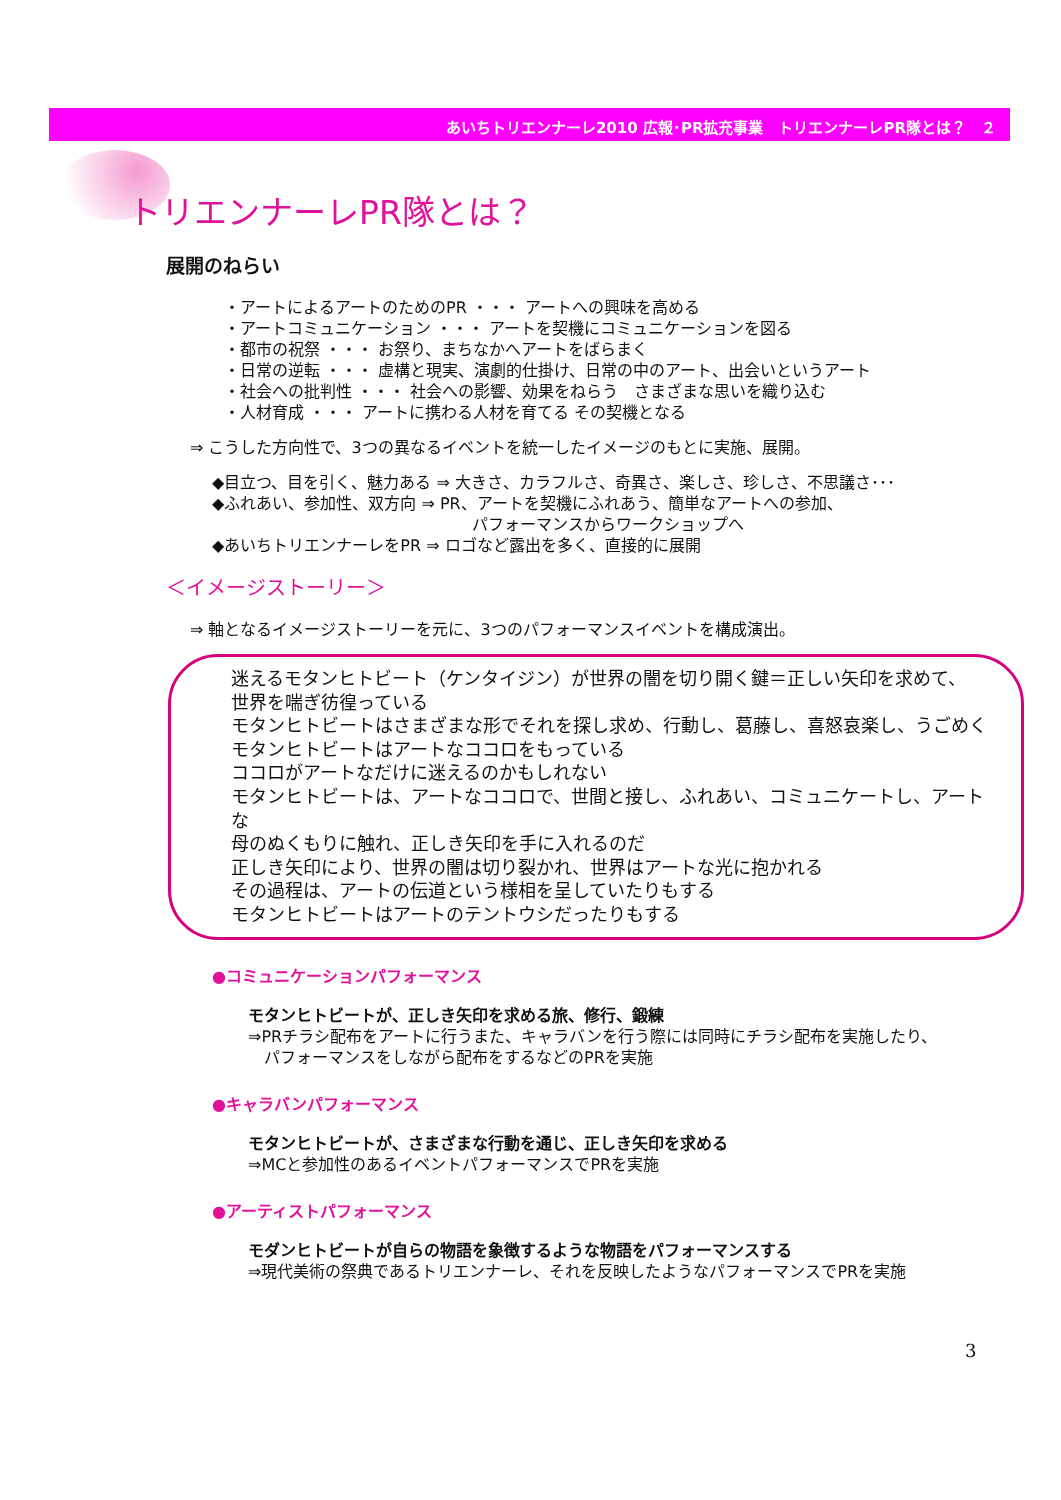あいちトリエンナーレ2010 広報･PR拡充事業　トリエンナーレPR隊とは？　２
トリエンナーレPR隊とは？
展開のねらい
・アートによるアートのためのPR ・・・ アートへの興味を高める
・アートコミュニケーション ・・・ アートを契機にコミュニケーションを図る
・都市の祝祭 ・・・ お祭り、まちなかへアートをばらまく
・日常の逆転 ・・・ 虚構と現実、演劇的仕掛け、日常の中のアート、出会いというアート
・社会への批判性 ・・・ 社会への影響、効果をねらう　さまざまな思いを織り込む
・人材育成 ・・・ アートに携わる人材を育てる その契機となる
⇒ こうした方向性で、3つの異なるイベントを統一したイメージのもとに実施、展開。
◆目立つ、目を引く、魅力ある ⇒ 大きさ、カラフルさ、奇異さ、楽しさ、珍しさ、不思議さ･･･
◆ふれあい、参加性、双方向 ⇒ PR、アートを契機にふれあう、簡単なアートへの参加、
パフォーマンスからワークショップへ
◆あいちトリエンナーレをPR ⇒ ロゴなど露出を多く、直接的に展開
＜イメージストーリー＞
⇒ 軸となるイメージストーリーを元に、3つのパフォーマンスイベントを構成演出。
迷えるモタンヒトビート（ケンタイジン）が世界の闇を切り開く鍵＝正しい矢印を求めて、
世界を喘ぎ彷徨っている
モタンヒトビートはさまざまな形でそれを探し求め、行動し、葛藤し、喜怒哀楽し、うごめく
モタンヒトビートはアートなココロをもっている
ココロがアートなだけに迷えるのかもしれない
モタンヒトビートは、アートなココロで、世間と接し、ふれあい、コミュニケートし、アートな
母のぬくもりに触れ、正しき矢印を手に入れるのだ
正しき矢印により、世界の闇は切り裂かれ、世界はアートな光に抱かれる
その過程は、アートの伝道という様相を呈していたりもする
モタンヒトビートはアートのテントウシだったりもする
●コミュニケーションパフォーマンス
モタンヒトビートが、正しき矢印を求める旅、修行、鍛練
⇒PRチラシ配布をアートに行うまた、キャラバンを行う際には同時にチラシ配布を実施したり、
　パフォーマンスをしながら配布をするなどのPRを実施
●キャラバンパフォーマンス
モタンヒトビートが、さまざまな行動を通じ、正しき矢印を求める
⇒MCと参加性のあるイベントパフォーマンスでPRを実施
●アーティストパフォーマンス
モダンヒトビートが自らの物語を象徴するような物語をパフォーマンスする
⇒現代美術の祭典であるトリエンナーレ、それを反映したようなパフォーマンスでPRを実施
3